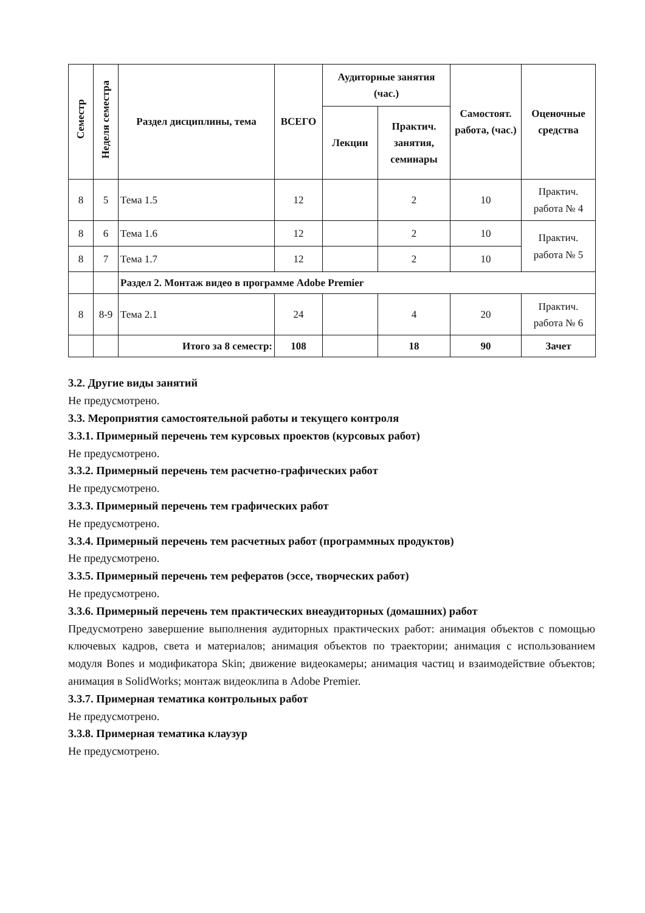| Семестр | Неделя семестра | Раздел дисциплины, тема | ВСЕГО | Аудиторные занятия (час.) | | Самостоят. работа, (час.) | Оценочные средства |
| --- | --- | --- | --- | --- | --- | --- | --- |
| | | | | Лекции | Практич. занятия, семинары | | |
| 8 | 5 | Тема 1.5 | 12 | | 2 | 10 | Практич. работа № 4 |
| 8 | 6 | Тема 1.6 | 12 | | 2 | 10 | Практич. работа № 5 |
| 8 | 7 | Тема 1.7 | 12 | | 2 | 10 | |
| | | Раздел 2. Монтаж видео в программе Adobe Premier | | | | | |
| 8 | 8-9 | Тема 2.1 | 24 | | 4 | 20 | Практич. работа № 6 |
| | | Итого за 8 семестр: | 108 | | 18 | 90 | Зачет |
3.2. Другие виды занятий
Не предусмотрено.
3.3. Мероприятия самостоятельной работы и текущего контроля
3.3.1. Примерный перечень тем курсовых проектов (курсовых работ)
Не предусмотрено.
3.3.2. Примерный перечень тем расчетно-графических работ
Не предусмотрено.
3.3.3. Примерный перечень тем графических работ
Не предусмотрено.
3.3.4. Примерный перечень тем расчетных работ (программных продуктов)
Не предусмотрено.
3.3.5. Примерный перечень тем рефератов (эссе, творческих работ)
Не предусмотрено.
3.3.6. Примерный перечень тем практических внеаудиторных (домашних) работ
Предусмотрено завершение выполнения аудиторных практических работ: анимация объектов с помощью ключевых кадров, света и материалов; анимация объектов по траектории; анимация с использованием модуля Bones и модификатора Skin; движение видеокамеры; анимация частиц и взаимодействие объектов; анимация в SolidWorks; монтаж видеоклипа в Adobe Premier.
3.3.7. Примерная тематика контрольных работ
Не предусмотрено.
3.3.8. Примерная тематика клаузур
Не предусмотрено.